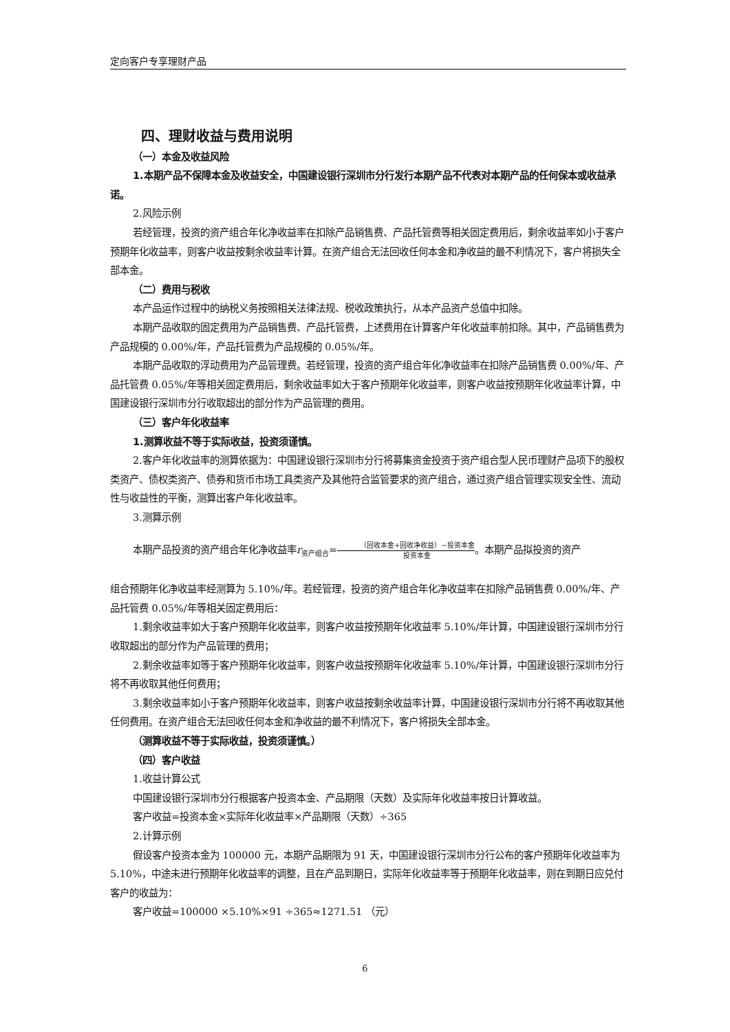定向客户专享理财产品
四、理财收益与费用说明
（一）本金及收益风险
1.本期产品不保障本金及收益安全，中国建设银行深圳市分行发行本期产品不代表对本期产品的任何保本或收益承诺。
2.风险示例
若经管理，投资的资产组合年化净收益率在扣除产品销售费、产品托管费等相关固定费用后，剩余收益率如小于客户预期年化收益率，则客户收益按剩余收益率计算。在资产组合无法回收任何本金和净收益的最不利情况下，客户将损失全部本金。
（二）费用与税收
本产品运作过程中的纳税义务按照相关法律法规、税收政策执行，从本产品资产总值中扣除。
本期产品收取的固定费用为产品销售费、产品托管费，上述费用在计算客户年化收益率前扣除。其中，产品销售费为产品规模的 0.00%/年，产品托管费为产品规模的 0.05%/年。
本期产品收取的浮动费用为产品管理费。若经管理，投资的资产组合年化净收益率在扣除产品销售费 0.00%/年、产品托管费 0.05%/年等相关固定费用后，剩余收益率如大于客户预期年化收益率，则客户收益按预期年化收益率计算，中国建设银行深圳市分行收取超出的部分作为产品管理的费用。
（三）客户年化收益率
1.测算收益不等于实际收益，投资须谨慎。
2.客户年化收益率的测算依据为：中国建设银行深圳市分行将募集资金投资于资产组合型人民币理财产品项下的股权类资产、债权类资产、债券和货币市场工具类资产及其他符合监管要求的资产组合，通过资产组合管理实现安全性、流动性与收益性的平衡，测算出客户年化收益率。
3.测算示例
本期产品投资的资产组合年化净收益率r<sub>资产组合</sub>=（回收本金+回收净收益）−投资本金 投资本金。本期产品拟投资的资产
组合预期年化净收益率经测算为 5.10%/年。若经管理，投资的资产组合年化净收益率在扣除产品销售费 0.00%/年、产品托管费 0.05%/年等相关固定费用后：
1.剩余收益率如大于客户预期年化收益率，则客户收益按预期年化收益率 5.10%/年计算，中国建设银行深圳市分行收取超出的部分作为产品管理的费用；
2.剩余收益率如等于客户预期年化收益率，则客户收益按预期年化收益率 5.10%/年计算，中国建设银行深圳市分行将不再收取其他任何费用；
3.剩余收益率如小于客户预期年化收益率，则客户收益按剩余收益率计算，中国建设银行深圳市分行将不再收取其他任何费用。在资产组合无法回收任何本金和净收益的最不利情况下，客户将损失全部本金。
（测算收益不等于实际收益，投资须谨慎。）
（四）客户收益
1.收益计算公式
中国建设银行深圳市分行根据客户投资本金、产品期限（天数）及实际年化收益率按日计算收益。
客户收益=投资本金×实际年化收益率×产品期限（天数）÷365
2.计算示例
假设客户投资本金为 100000 元，本期产品期限为 91 天，中国建设银行深圳市分行公布的客户预期年化收益率为 5.10%，中途未进行预期年化收益率的调整，且在产品到期日，实际年化收益率等于预期年化收益率，则在到期日应兑付客户的收益为：
客户收益=100000 ×5.10%×91 ÷365≈1271.51 （元）
6